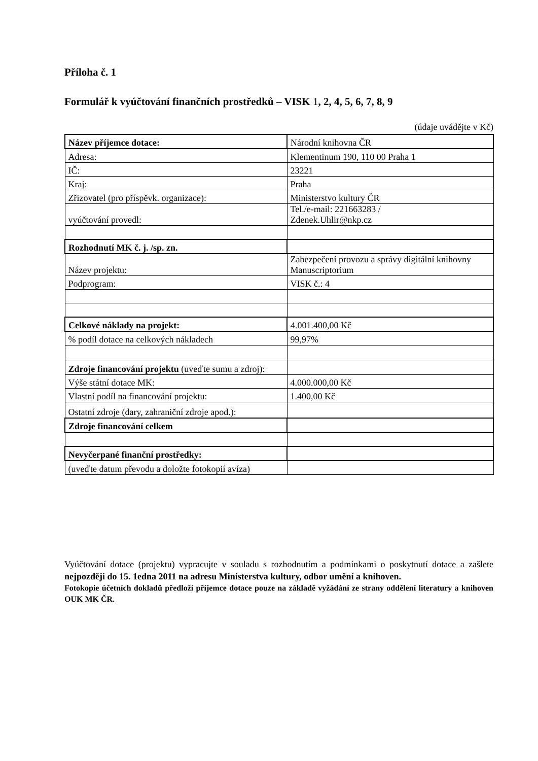Příloha č. 1
Formulář k vyúčtování finančních prostředků – VISK 1, 2, 4, 5, 6, 7, 8, 9
(údaje uvádějte v Kč)
| Název příjemce dotace: | Národní knihovna ČR |
| Adresa: | Klementinum 190, 110 00 Praha 1 |
| IČ: | 23221 |
| Kraj: | Praha |
| Zřizovatel (pro příspěvk. organizace): | Ministerstvo kultury ČR |
| vyúčtování provedl: | Tel./e-mail: 221663283 / Zdenek.Uhlir@nkp.cz |
| Rozhodnutí MK č. j. /sp. zn. | |
| Název projektu: | Zabezpečení provozu a správy digitální knihovny Manuscriptorium |
| Podprogram: | VISK č.: 4 |
| Celkové náklady na projekt: | 4.001.400,00 Kč |
| % podíl dotace na celkových nákladech | 99,97% |
| Zdroje financování projektu (uveďte sumu a zdroj): | |
| Výše státní dotace MK: | 4.000.000,00 Kč |
| Vlastní podíl na financování projektu: | 1.400,00 Kč |
| Ostatní zdroje (dary, zahraniční zdroje apod.): | |
| Zdroje financování celkem | |
| Nevyčerpané finanční prostředky: | |
| (uveďte datum převodu a doložte fotokopií avíza) | |
Vyúčtování dotace (projektu) vypracujte v souladu s rozhodnutím a podmínkami o poskytnutí dotace a zašlete nejpozději do 15. 1edna 2011 na adresu Ministerstva kultury, odbor umění a knihoven.
Fotokopie účetních dokladů předloží příjemce dotace pouze na základě vyžádání ze strany oddělení literatury a knihoven OUK MK ČR.